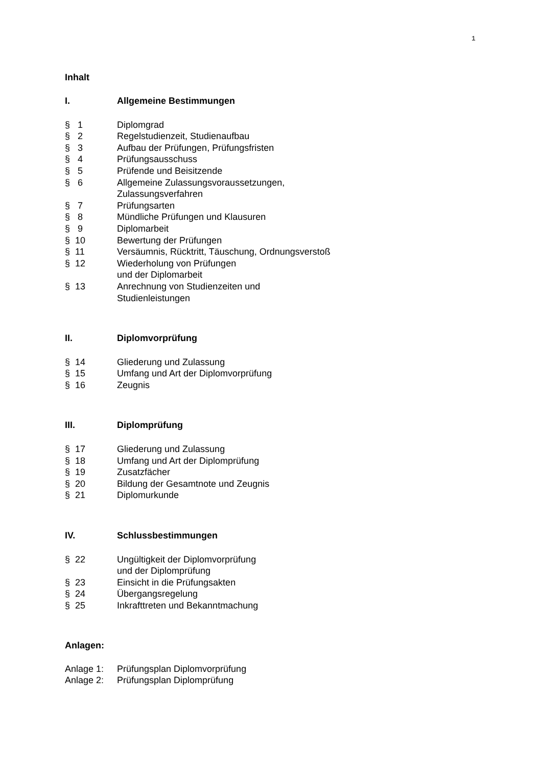1
Inhalt
I. Allgemeine Bestimmungen
§ 1 Diplomgrad
§ 2 Regelstudienzeit, Studienaufbau
§ 3 Aufbau der Prüfungen, Prüfungsfristen
§ 4 Prüfungsausschuss
§ 5 Prüfende und Beisitzende
§ 6 Allgemeine Zulassungsvoraussetzungen,
Zulassungsverfahren
§ 7 Prüfungsarten
§ 8 Mündliche Prüfungen und Klausuren
§ 9 Diplomarbeit
§ 10 Bewertung der Prüfungen
§ 11 Versäumnis, Rücktritt, Täuschung, Ordnungsverstoß
§ 12 Wiederholung von Prüfungen
und der Diplomarbeit
§ 13 Anrechnung von Studienzeiten und
Studienleistungen
II. Diplomvorprüfung
§ 14 Gliederung und Zulassung
§ 15 Umfang und Art der Diplomvorprüfung
§ 16 Zeugnis
III. Diplomprüfung
§ 17 Gliederung und Zulassung
§ 18 Umfang und Art der Diplomprüfung
§ 19 Zusatzfächer
§ 20 Bildung der Gesamtnote und Zeugnis
§ 21 Diplomurkunde
IV. Schlussbestimmungen
§ 22 Ungültigkeit der Diplomvorprüfung
und der Diplomprüfung
§ 23 Einsicht in die Prüfungsakten
§ 24 Übergangsregelung
§ 25 Inkrafttreten und Bekanntmachung
Anlagen:
Anlage 1: Prüfungsplan Diplomvorprüfung
Anlage 2: Prüfungsplan Diplomprüfung